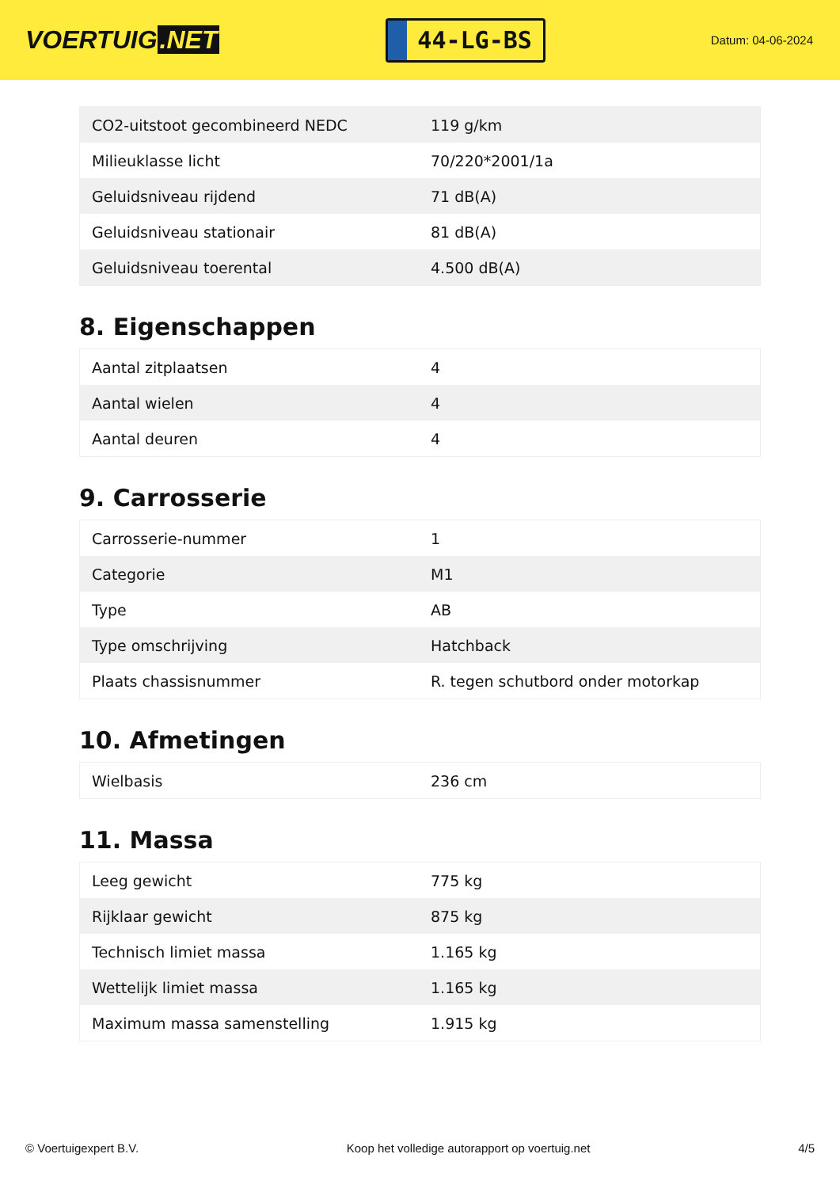VOERTUIG.NET
44-LG-BS
Datum: 04-06-2024
| CO2-uitstoot gecombineerd NEDC | 119 g/km |
| Milieuklasse licht | 70/220*2001/1a |
| Geluidsniveau rijdend | 71 dB(A) |
| Geluidsniveau stationair | 81 dB(A) |
| Geluidsniveau toerental | 4.500 dB(A) |
8. Eigenschappen
| Aantal zitplaatsen | 4 |
| Aantal wielen | 4 |
| Aantal deuren | 4 |
9. Carrosserie
| Carrosserie-nummer | 1 |
| Categorie | M1 |
| Type | AB |
| Type omschrijving | Hatchback |
| Plaats chassisnummer | R. tegen schutbord onder motorkap |
10. Afmetingen
| Wielbasis | 236 cm |
11. Massa
| Leeg gewicht | 775 kg |
| Rijklaar gewicht | 875 kg |
| Technisch limiet massa | 1.165 kg |
| Wettelijk limiet massa | 1.165 kg |
| Maximum massa samenstelling | 1.915 kg |
© Voertuigexpert B.V. Koop het volledige autorapport op voertuig.net 4/5